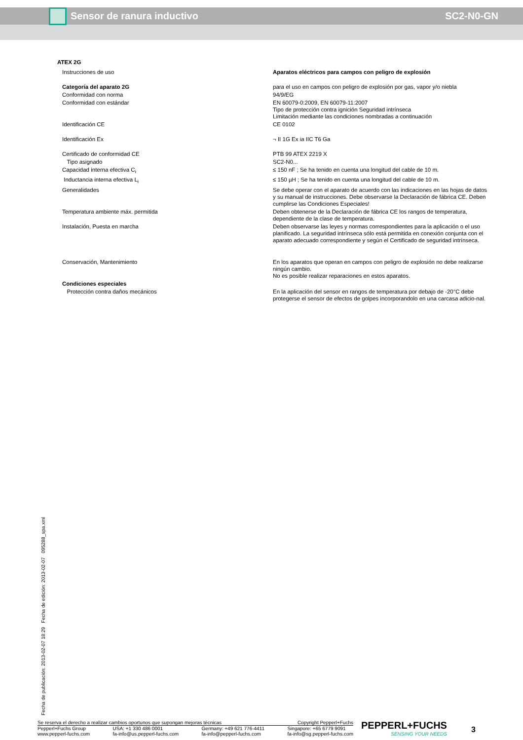Sensor de ranura inductivo SC2-N0-GN
ATEX 2G
| Instrucciones de uso | Aparatos eléctricos para campos con peligro de explosión |
| Categoría del aparato 2G | para el uso en campos con peligro de explosión por gas, vapor y/o niebla |
| Conformidad con norma | 94/9/EG |
| Conformidad con estándar | EN 60079-0:2009, EN 60079-11:2007 Tipo de protección contra ignición Seguridad intrínseca Limitación mediante las condiciones nombradas a continuación |
| Identificación CE | CE 0102 |
| Identificación Ex | ¬ II 1G Ex ia IIC T6 Ga |
| Certificado de conformidad CE | PTB 99 ATEX 2219 X |
| Tipo asignado | SC2-N0... |
| Capacidad interna efectiva C<sub>i</sub> | ≤ 150 nF ; Se ha tenido en cuenta una longitud del cable de 10 m. |
| Inductancia interna efectiva L<sub>i</sub> | ≤ 150 µH ; Se ha tenido en cuenta una longitud del cable de 10 m. |
| Generalidades | Se debe operar con el aparato de acuerdo con las indicaciones en las hojas de datos y su manual de instrucciones. Debe observarse la Declaración de fábrica CE. Deben cumplirse las Condiciones Especiales! |
| Temperatura ambiente máx. permitida | Deben obtenerse de la Declaración de fábrica CE los rangos de temperatura, dependiente de la clase de temperatura. |
| Instalación, Puesta en marcha | Deben observarse las leyes y normas correspondientes para la aplicación o el uso planificado. La seguridad intrínseca sólo está permitida en conexión conjunta con el aparato adecuado correspondiente y según el Certificado de seguridad intrínseca. |
| Conservación, Mantenimiento | En los aparatos que operan en campos con peligro de explosión no debe realizarse ningún cambio. No es posible realizar reparaciones en estos aparatos. |
| Condiciones especiales | |
| Protección contra daños mecánicos | En la aplicación del sensor en rangos de temperatura por debajo de -20°C debe protegerse el sensor de efectos de golpes incorporandolo en una carcasa adicio-nal. |
Fecha de publicación: 2013-02-07 18:29 Fecha de edición: 2013-02-07 095288_spa.xml
Se reserva el derecho a realizar cambios oportunos que supongan mejoras técnicas Copyright Pepperl+Fuchs
Pepperl+Fuchs Group
www.pepperl-fuchs.com USA: +1 330 486 0001
fa-info@us.pepperl-fuchs.com Germany: +49 621 776-4411
fa-info@pepperl-fuchs.com Singapore: +65 6779 9091
fa-info@sg.pepperl-fuchs.com
PEPPERL+FUCHS
SENSING YOUR NEEDS
3